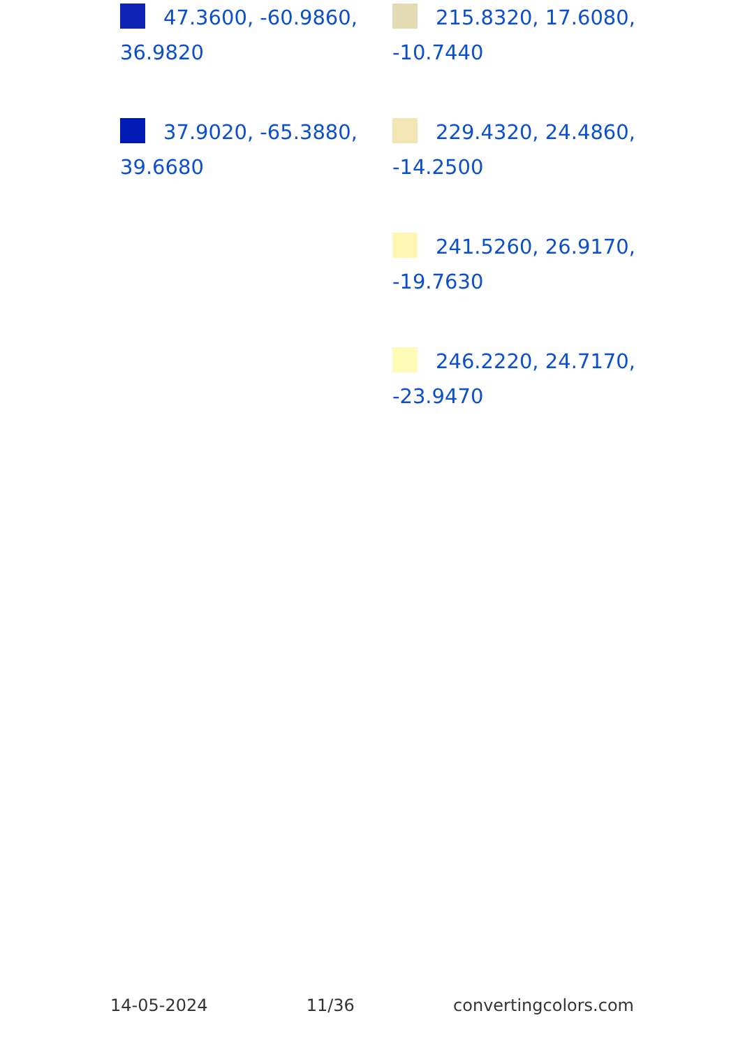47.3600, -60.9860, 36.9820
37.9020, -65.3880, 39.6680
215.8320, 17.6080, -10.7440
229.4320, 24.4860, -14.2500
241.5260, 26.9170, -19.7630
246.2220, 24.7170, -23.9470
14-05-2024 11/36 convertingcolors.com